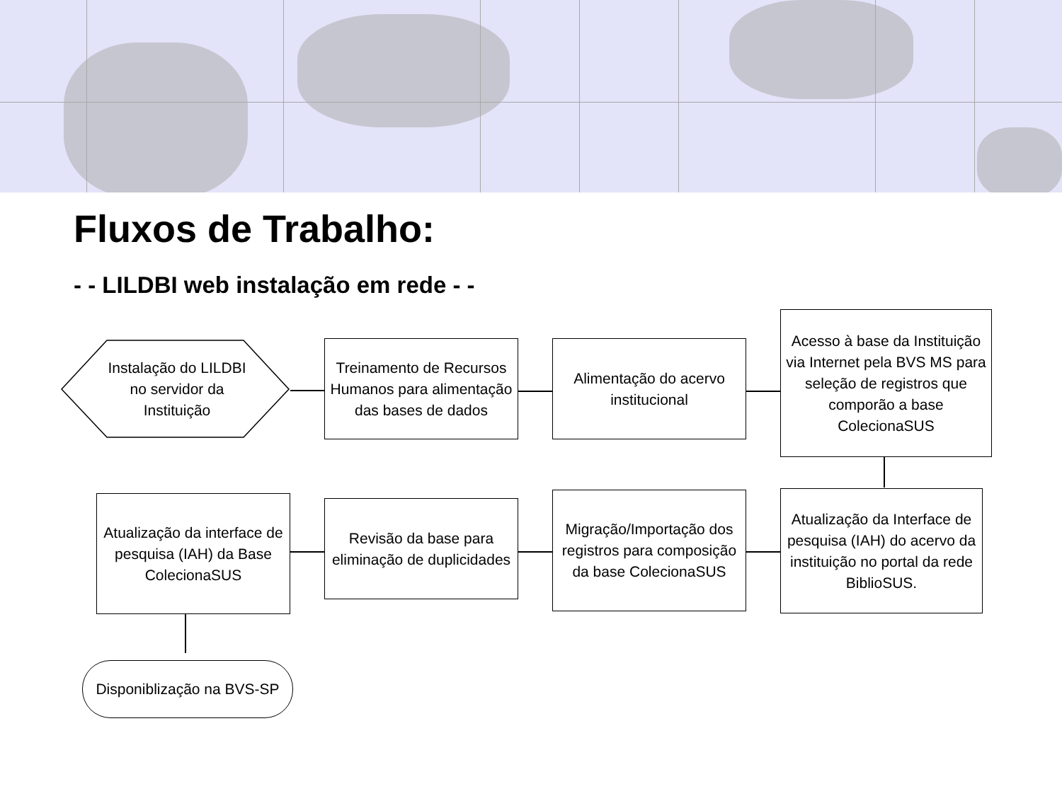Fluxos de Trabalho:
- - LILDBI web instalação em rede - -
Instalação do LILDBI no servidor da Instituição
Treinamento de Recursos Humanos para alimentação das bases de dados
Alimentação do acervo institucional
Acesso à base da Instituição via Internet pela BVS MS para seleção de registros que comporão a base ColecionaSUS
Atualização da Interface de pesquisa (IAH) do acervo da instituição no portal da rede BiblioSUS.
Migração/Importação dos registros para composição da base ColecionaSUS
Revisão da base para eliminação de duplicidades
Atualização da interface de pesquisa (IAH) da Base ColecionaSUS
Disponiblização na BVS-SP